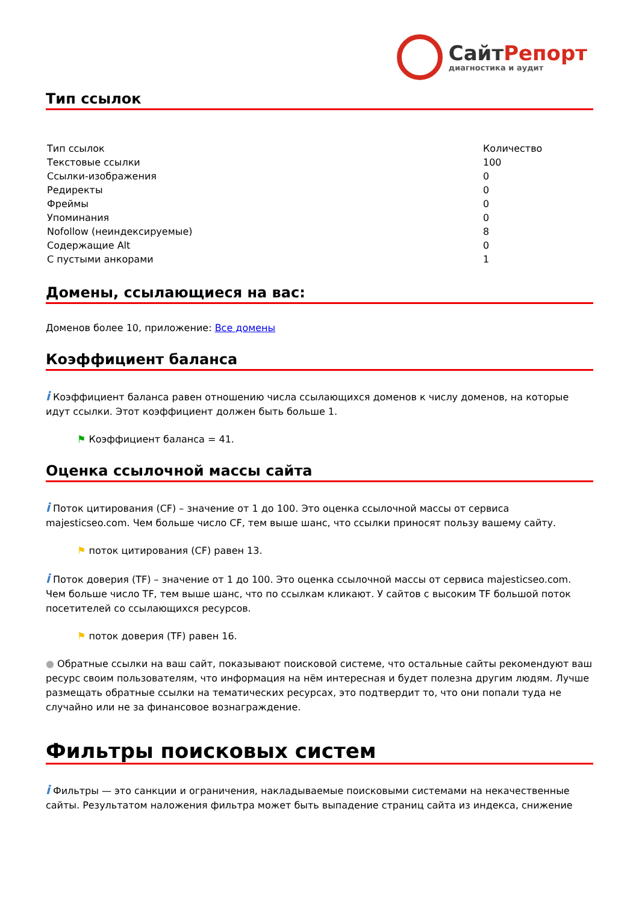СайтРепорт
диагностика и аудит
Тип ссылок
| Тип ссылок | Количество |
| Текстовые ссылки | 100 |
| Ссылки-изображения | 0 |
| Редиректы | 0 |
| Фреймы | 0 |
| Упоминания | 0 |
| Nofollow (неиндексируемые) | 8 |
| Содержащие Alt | 0 |
| С пустыми анкорами | 1 |
Домены, ссылающиеся на вас:
Доменов более 10, приложение: Все домены
Коэффициент баланса
i Коэффициент баланса равен отношению числа ссылающихся доменов к числу доменов, на которые идут ссылки. Этот коэффициент должен быть больше 1.
⚑ Коэффициент баланса = 41.
Оценка ссылочной массы сайта
i Поток цитирования (CF) – значение от 1 до 100. Это оценка ссылочной массы от сервиса majesticseo.com. Чем больше число CF, тем выше шанс, что ссылки приносят пользу вашему сайту.
⚑ поток цитирования (CF) равен 13.
i Поток доверия (TF) – значение от 1 до 100. Это оценка ссылочной массы от сервиса majesticseo.com. Чем больше число TF, тем выше шанс, что по ссылкам кликают. У сайтов с высоким TF большой поток посетителей со ссылающихся ресурсов.
⚑ поток доверия (TF) равен 16.
● Обратные ссылки на ваш сайт, показывают поисковой системе, что остальные сайты рекомендуют ваш ресурс своим пользователям, что информация на нём интересная и будет полезна другим людям. Лучше размещать обратные ссылки на тематических ресурсах, это подтвердит то, что они попали туда не случайно или не за финансовое вознаграждение.
Фильтры поисковых систем
i Фильтры — это санкции и ограничения, накладываемые поисковыми системами на некачественные сайты. Результатом наложения фильтра может быть выпадение страниц сайта из индекса, снижение